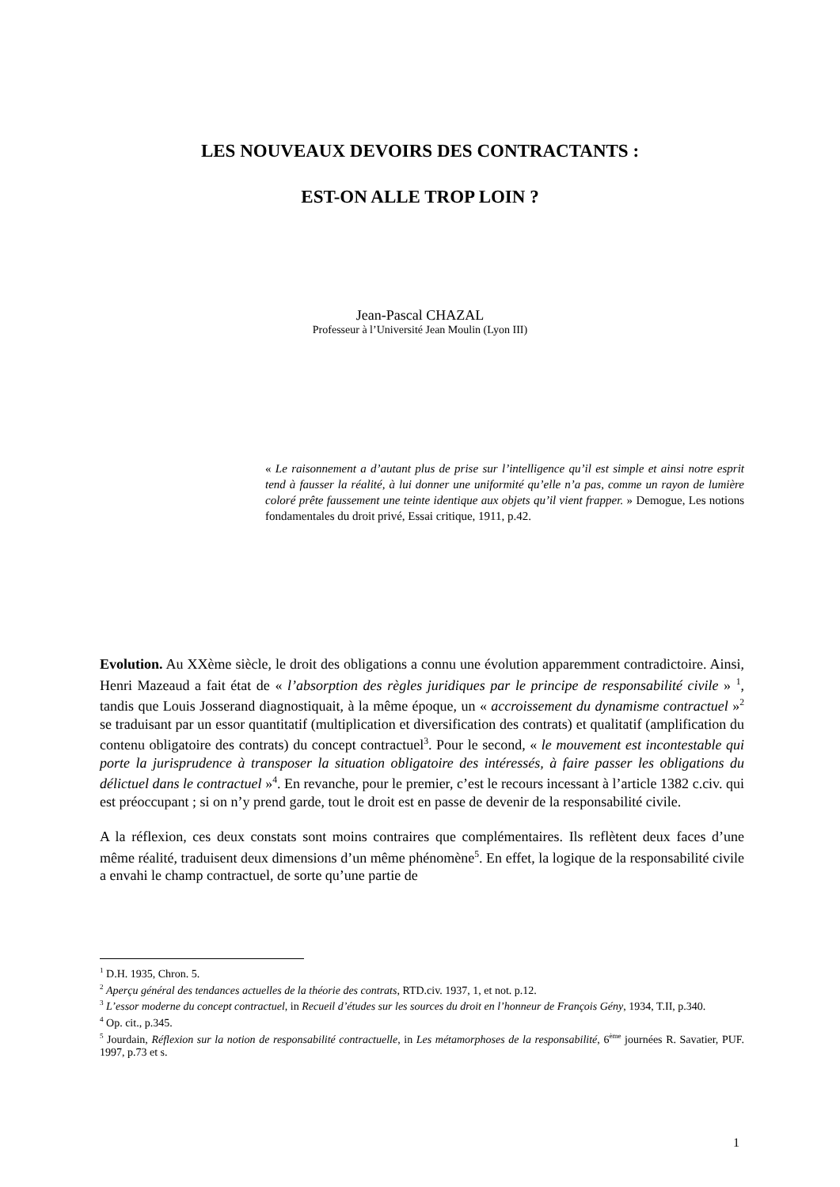LES NOUVEAUX DEVOIRS DES CONTRACTANTS :
EST-ON ALLE TROP LOIN ?
Jean-Pascal CHAZAL
Professeur à l’Université Jean Moulin (Lyon III)
« Le raisonnement a d’autant plus de prise sur l’intelligence qu’il est simple et ainsi notre esprit tend à fausser la réalité, à lui donner une uniformité qu’elle n’a pas, comme un rayon de lumière coloré prête faussement une teinte identique aux objets qu’il vient frapper. » Demogue, Les notions fondamentales du droit privé, Essai critique, 1911, p.42.
Evolution. Au XXème siècle, le droit des obligations a connu une évolution apparemment contradictoire. Ainsi, Henri Mazeaud a fait état de « l’absorption des règles juridiques par le principe de responsabilité civile » <sup>1</sup>, tandis que Louis Josserand diagnostiquait, à la même époque, un « accroissement du dynamisme contractuel »<sup>2</sup> se traduisant par un essor quantitatif (multiplication et diversification des contrats) et qualitatif (amplification du contenu obligatoire des contrats) du concept contractuel<sup>3</sup>. Pour le second, « le mouvement est incontestable qui porte la jurisprudence à transposer la situation obligatoire des intéressés, à faire passer les obligations du délictuel dans le contractuel »<sup>4</sup>. En revanche, pour le premier, c’est le recours incessant à l’article 1382 c.civ. qui est préoccupant ; si on n’y prend garde, tout le droit est en passe de devenir de la responsabilité civile.
A la réflexion, ces deux constats sont moins contraires que complémentaires. Ils reflètent deux faces d’une même réalité, traduisent deux dimensions d’un même phénomène<sup>5</sup>. En effet, la logique de la responsabilité civile a envahi le champ contractuel, de sorte qu’une partie de
<sup>1</sup> D.H. 1935, Chron. 5.
<sup>2</sup> Aperçu général des tendances actuelles de la théorie des contrats, RTD.civ. 1937, 1, et not. p.12.
<sup>3</sup> L’essor moderne du concept contractuel, in Recueil d’études sur les sources du droit en l’honneur de François Gény, 1934, T.II, p.340.
<sup>4</sup> Op. cit., p.345.
<sup>5</sup> Jourdain, Réflexion sur la notion de responsabilité contractuelle, in Les métamorphoses de la responsabilité, 6<sup>ème</sup> journées R. Savatier, PUF. 1997, p.73 et s.
1